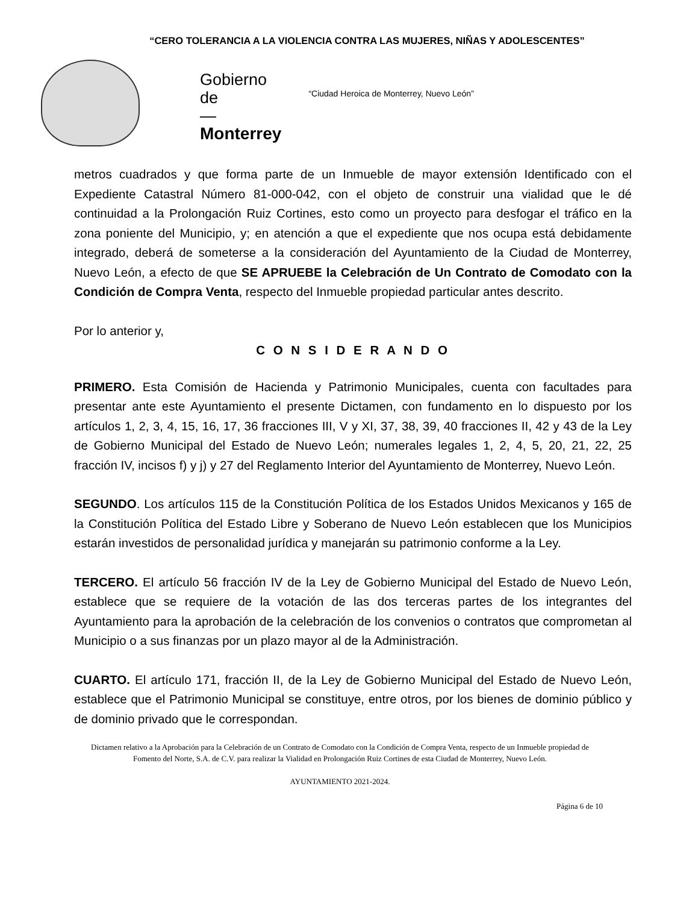“CERO TOLERANCIA A LA VIOLENCIA CONTRA LAS MUJERES, NIÑAS Y ADOLESCENTES”
Gobierno
de
—
Monterrey
“Ciudad Heroica de Monterrey, Nuevo León”
metros cuadrados y que forma parte de un Inmueble de mayor extensión Identificado con el Expediente Catastral Número 81-000-042, con el objeto de construir una vialidad que le dé continuidad a la Prolongación Ruiz Cortines, esto como un proyecto para desfogar el tráfico en la zona poniente del Municipio, y; en atención a que el expediente que nos ocupa está debidamente integrado, deberá de someterse a la consideración del Ayuntamiento de la Ciudad de Monterrey, Nuevo León, a efecto de que SE APRUEBE la Celebración de Un Contrato de Comodato con la Condición de Compra Venta, respecto del Inmueble propiedad particular antes descrito.
Por lo anterior y,
C O N S I D E R A N D O
PRIMERO. Esta Comisión de Hacienda y Patrimonio Municipales, cuenta con facultades para presentar ante este Ayuntamiento el presente Dictamen, con fundamento en lo dispuesto por los artículos 1, 2, 3, 4, 15, 16, 17, 36 fracciones III, V y XI, 37, 38, 39, 40 fracciones II, 42 y 43 de la Ley de Gobierno Municipal del Estado de Nuevo León; numerales legales 1, 2, 4, 5, 20, 21, 22, 25 fracción IV, incisos f) y j) y 27 del Reglamento Interior del Ayuntamiento de Monterrey, Nuevo León.
SEGUNDO. Los artículos 115 de la Constitución Política de los Estados Unidos Mexicanos y 165 de la Constitución Política del Estado Libre y Soberano de Nuevo León establecen que los Municipios estarán investidos de personalidad jurídica y manejarán su patrimonio conforme a la Ley.
TERCERO. El artículo 56 fracción IV de la Ley de Gobierno Municipal del Estado de Nuevo León, establece que se requiere de la votación de las dos terceras partes de los integrantes del Ayuntamiento para la aprobación de la celebración de los convenios o contratos que comprometan al Municipio o a sus finanzas por un plazo mayor al de la Administración.
CUARTO. El artículo 171, fracción II, de la Ley de Gobierno Municipal del Estado de Nuevo León, establece que el Patrimonio Municipal se constituye, entre otros, por los bienes de dominio público y de dominio privado que le correspondan.
Dictamen relativo a la Aprobación para la Celebración de un Contrato de Comodato con la Condición de Compra Venta, respecto de un Inmueble propiedad de Fomento del Norte, S.A. de C.V. para realizar la Vialidad en Prolongación Ruiz Cortines de esta Ciudad de Monterrey, Nuevo León.
AYUNTAMIENTO 2021-2024.
Página 6 de 10